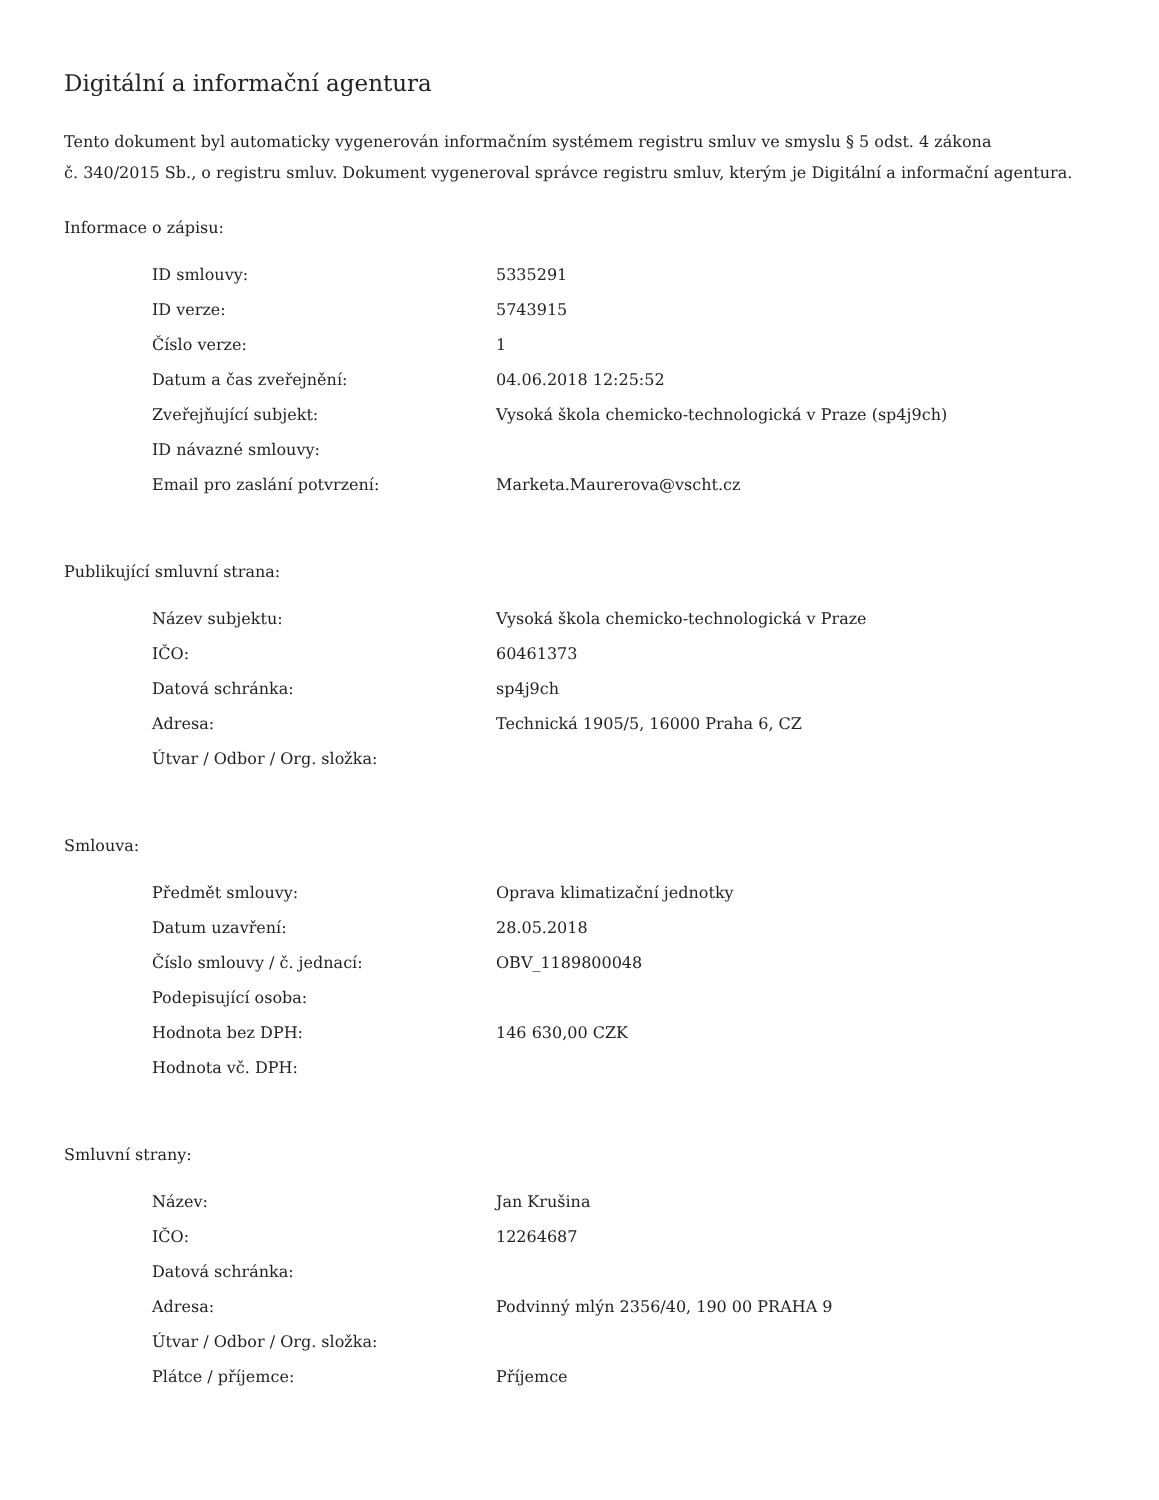Digitální a informační agentura
Tento dokument byl automaticky vygenerován informačním systémem registru smluv ve smyslu § 5 odst. 4 zákona
č. 340/2015 Sb., o registru smluv. Dokument vygeneroval správce registru smluv, kterým je Digitální a informační agentura.
Informace o zápisu:
| ID smlouvy: | 5335291 |
| ID verze: | 5743915 |
| Číslo verze: | 1 |
| Datum a čas zveřejnění: | 04.06.2018 12:25:52 |
| Zveřejňující subjekt: | Vysoká škola chemicko-technologická v Praze (sp4j9ch) |
| ID návazné smlouvy: | |
| Email pro zaslání potvrzení: | Marketa.Maurerova@vscht.cz |
Publikující smluvní strana:
| Název subjektu: | Vysoká škola chemicko-technologická v Praze |
| IČO: | 60461373 |
| Datová schránka: | sp4j9ch |
| Adresa: | Technická 1905/5, 16000 Praha 6, CZ |
| Útvar / Odbor / Org. složka: | |
Smlouva:
| Předmět smlouvy: | Oprava klimatizační jednotky |
| Datum uzavření: | 28.05.2018 |
| Číslo smlouvy / č. jednací: | OBV_1189800048 |
| Podepisující osoba: | |
| Hodnota bez DPH: | 146 630,00 CZK |
| Hodnota vč. DPH: | |
Smluvní strany:
| Název: | Jan Krušina |
| IČO: | 12264687 |
| Datová schránka: | |
| Adresa: | Podvinný mlýn 2356/40, 190 00 PRAHA 9 |
| Útvar / Odbor / Org. složka: | |
| Plátce / příjemce: | Příjemce |